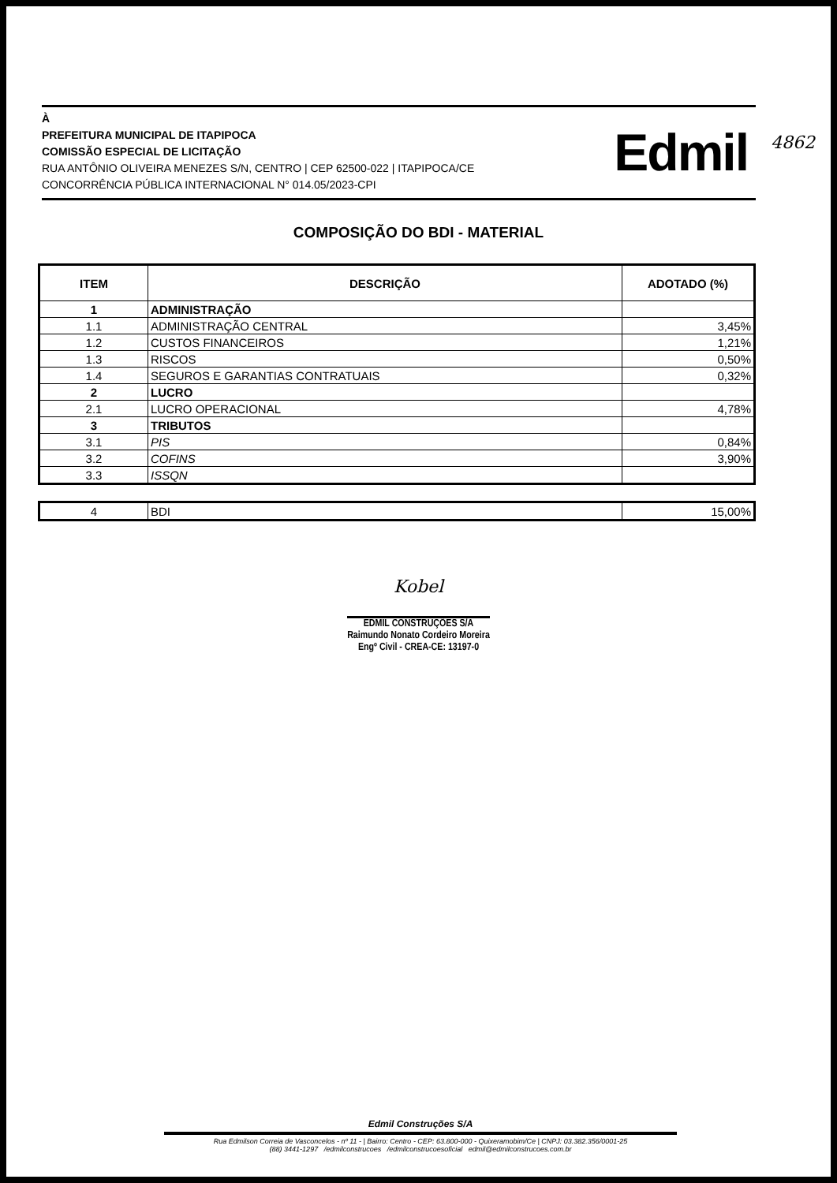4862
À
PREFEITURA MUNICIPAL DE ITAPIPOCA
COMISSÃO ESPECIAL DE LICITAÇÃO
RUA ANTÔNIO OLIVEIRA MENEZES S/N, CENTRO | CEP 62500-022 | ITAPIPOCA/CE
CONCORRÊNCIA PÚBLICA INTERNACIONAL N° 014.05/2023-CPI
Edmil
COMPOSIÇÃO DO BDI - MATERIAL
| ITEM | DESCRIÇÃO | ADOTADO (%) |
| --- | --- | --- |
| 1 | ADMINISTRAÇÃO | |
| 1.1 | ADMINISTRAÇÃO CENTRAL | 3,45% |
| 1.2 | CUSTOS FINANCEIROS | 1,21% |
| 1.3 | RISCOS | 0,50% |
| 1.4 | SEGUROS E GARANTIAS CONTRATUAIS | 0,32% |
| 2 | LUCRO | |
| 2.1 | LUCRO OPERACIONAL | 4,78% |
| 3 | TRIBUTOS | |
| 3.1 | PIS | 0,84% |
| 3.2 | COFINS | 3,90% |
| 3.3 | ISSQN | |
| 4 | BDI | 15,00% |
Kobel
EDMIL CONSTRUÇÕES S/A
Raimundo Nonato Cordeiro Moreira
Engº Civil - CREA-CE: 13197-0
Edmil Construções S/A
Rua Edmilson Correia de Vasconcelos - nº 11 - | Bairro: Centro - CEP: 63.800-000 - Quixeramobim/Ce | CNPJ: 03.382.356/0001-25
(88) 3441-1297 /edmilconstrucoes /edmilconstrucoesoficial edmil@edmilconstrucoes.com.br